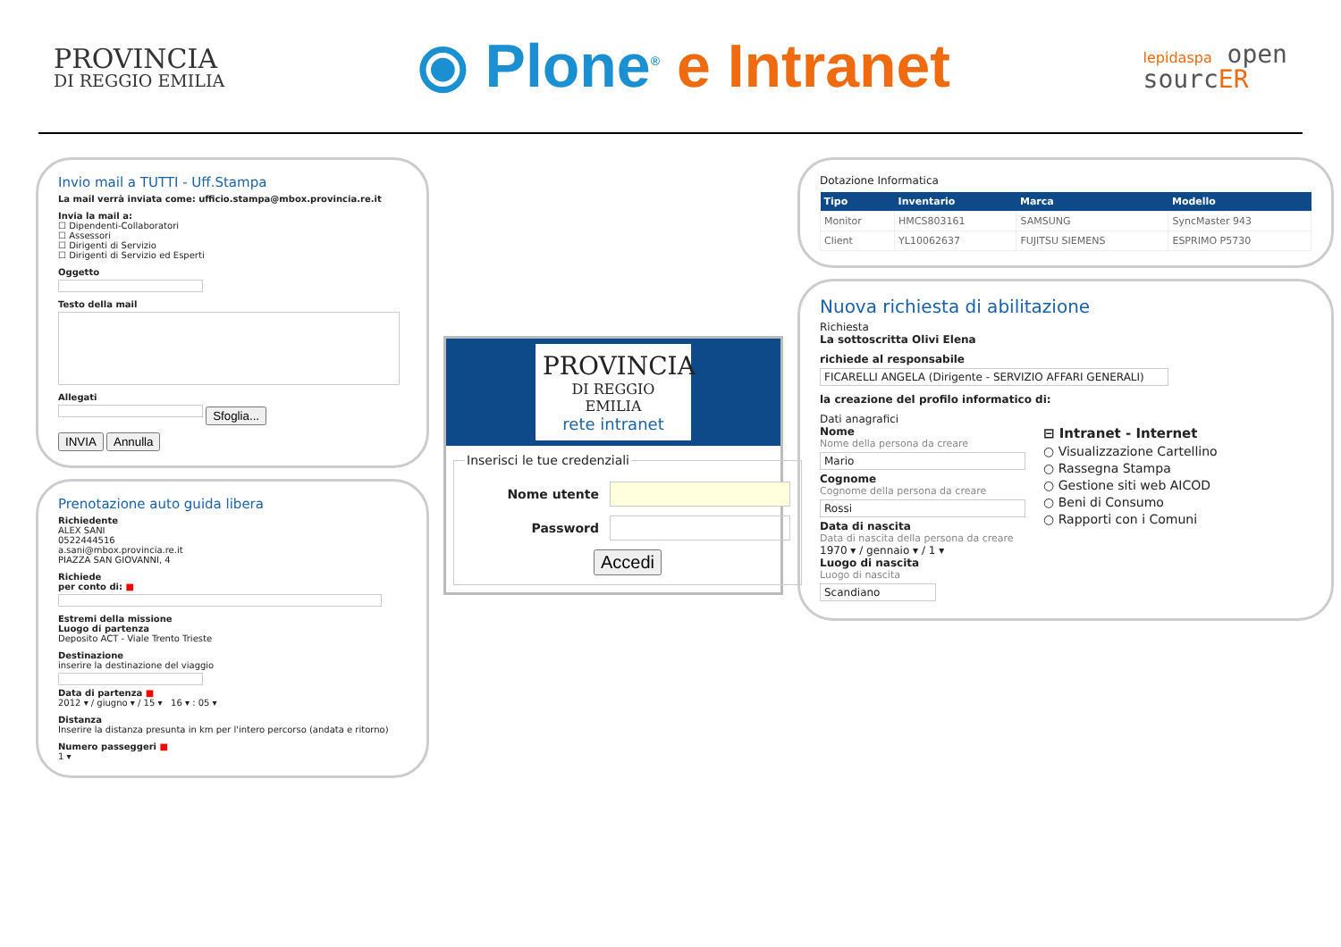PROVINCIA
DI REGGIO EMILIA
⦿ Plone<sup>®</sup> e Intranet
lepidaspa open
sourcER
Invio mail a TUTTI - Uff.Stampa
La mail verrà inviata come: ufficio.stampa@mbox.provincia.re.it
Invia la mail a:
☐ Dipendenti-Collaboratori
☐ Assessori
☐ Dirigenti di Servizio
☐ Dirigenti di Servizio ed Esperti
Oggetto
Testo della mail
Allegati
Sfoglia...
INVIA Annulla
Prenotazione auto guida libera
Richiedente
ALEX SANI
0522444516
a.sani@mbox.provincia.re.it
PIAZZA SAN GIOVANNI, 4
Richiede
per conto di: ■
Estremi della missione
Luogo di partenza
Deposito ACT - Viale Trento Trieste
Destinazione
inserire la destinazione del viaggio
Data di partenza ■
2012 ▾ / giugno ▾ / 15 ▾ 16 ▾ : 05 ▾
Distanza
Inserire la distanza presunta in km per l'intero percorso (andata e ritorno)
Numero passeggeri ■
1 ▾
PROVINCIA
DI REGGIO EMILIA
rete intranet
Inserisci le tue credenziali
Nome utente
Password
Accedi
Dotazione Informatica
| Tipo | Inventario | Marca | Modello |
| --- | --- | --- | --- |
| Monitor | HMCS803161 | SAMSUNG | SyncMaster 943 |
| Client | YL10062637 | FUJITSU SIEMENS | ESPRIMO P5730 |
Nuova richiesta di abilitazione
Richiesta
La sottoscritta Olivi Elena
richiede al responsabile
FICARELLI ANGELA (Dirigente - SERVIZIO AFFARI GENERALI)
la creazione del profilo informatico di:
Dati anagrafici
Nome
Nome della persona da creare
Mario
Cognome
Cognome della persona da creare
Rossi
Data di nascita
Data di nascita della persona da creare
1970 ▾ / gennaio ▾ / 1 ▾
Luogo di nascita
Luogo di nascita
Scandiano
⊟ Intranet - Internet
○ Visualizzazione Cartellino
○ Rassegna Stampa
○ Gestione siti web AICOD
○ Beni di Consumo
○ Rapporti con i Comuni